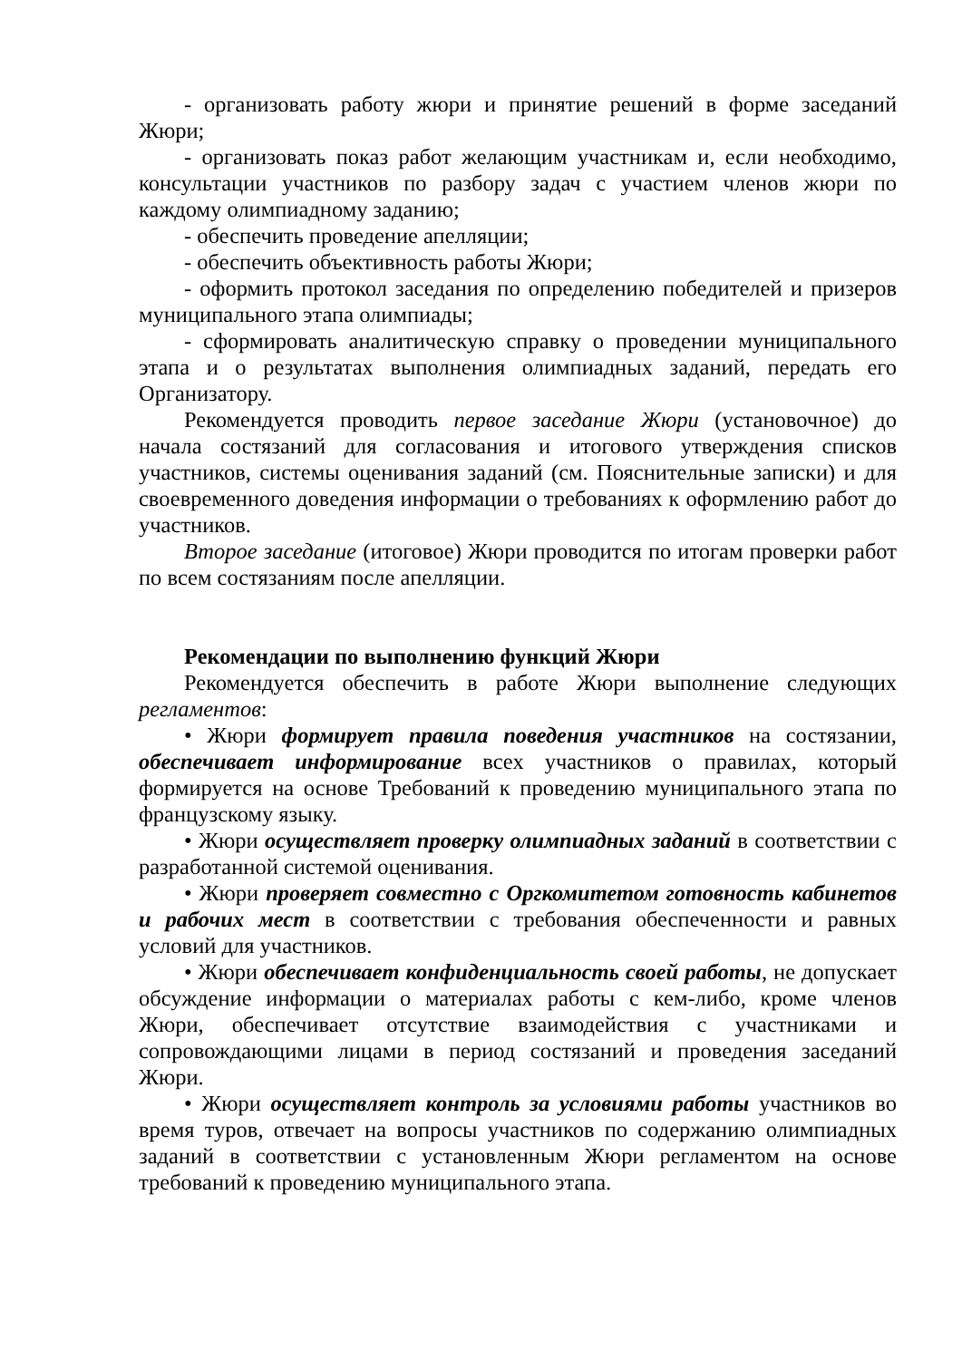- организовать работу жюри и принятие решений в форме заседаний Жюри;
- организовать показ работ желающим участникам и, если необходимо, консультации участников по разбору задач с участием членов жюри по каждому олимпиадному заданию;
- обеспечить проведение апелляции;
- обеспечить объективность работы Жюри;
- оформить протокол заседания по определению победителей и призеров муниципального этапа олимпиады;
- сформировать аналитическую справку о проведении муниципального этапа и о результатах выполнения олимпиадных заданий, передать его Организатору.
Рекомендуется проводить первое заседание Жюри (установочное) до начала состязаний для согласования и итогового утверждения списков участников, системы оценивания заданий (см. Пояснительные записки) и для своевременного доведения информации о требованиях к оформлению работ до участников.
Второе заседание (итоговое) Жюри проводится по итогам проверки работ по всем состязаниям после апелляции.
Рекомендации по выполнению функций Жюри
Рекомендуется обеспечить в работе Жюри выполнение следующих регламентов:
• Жюри формирует правила поведения участников на состязании, обеспечивает информирование всех участников о правилах, который формируется на основе Требований к проведению муниципального этапа по французскому языку.
• Жюри осуществляет проверку олимпиадных заданий в соответствии с разработанной системой оценивания.
• Жюри проверяет совместно с Оргкомитетом готовность кабинетов и рабочих мест в соответствии с требования обеспеченности и равных условий для участников.
• Жюри обеспечивает конфиденциальность своей работы, не допускает обсуждение информации о материалах работы с кем-либо, кроме членов Жюри, обеспечивает отсутствие взаимодействия с участниками и сопровождающими лицами в период состязаний и проведения заседаний Жюри.
• Жюри осуществляет контроль за условиями работы участников во время туров, отвечает на вопросы участников по содержанию олимпиадных заданий в соответствии с установленным Жюри регламентом на основе требований к проведению муниципального этапа.